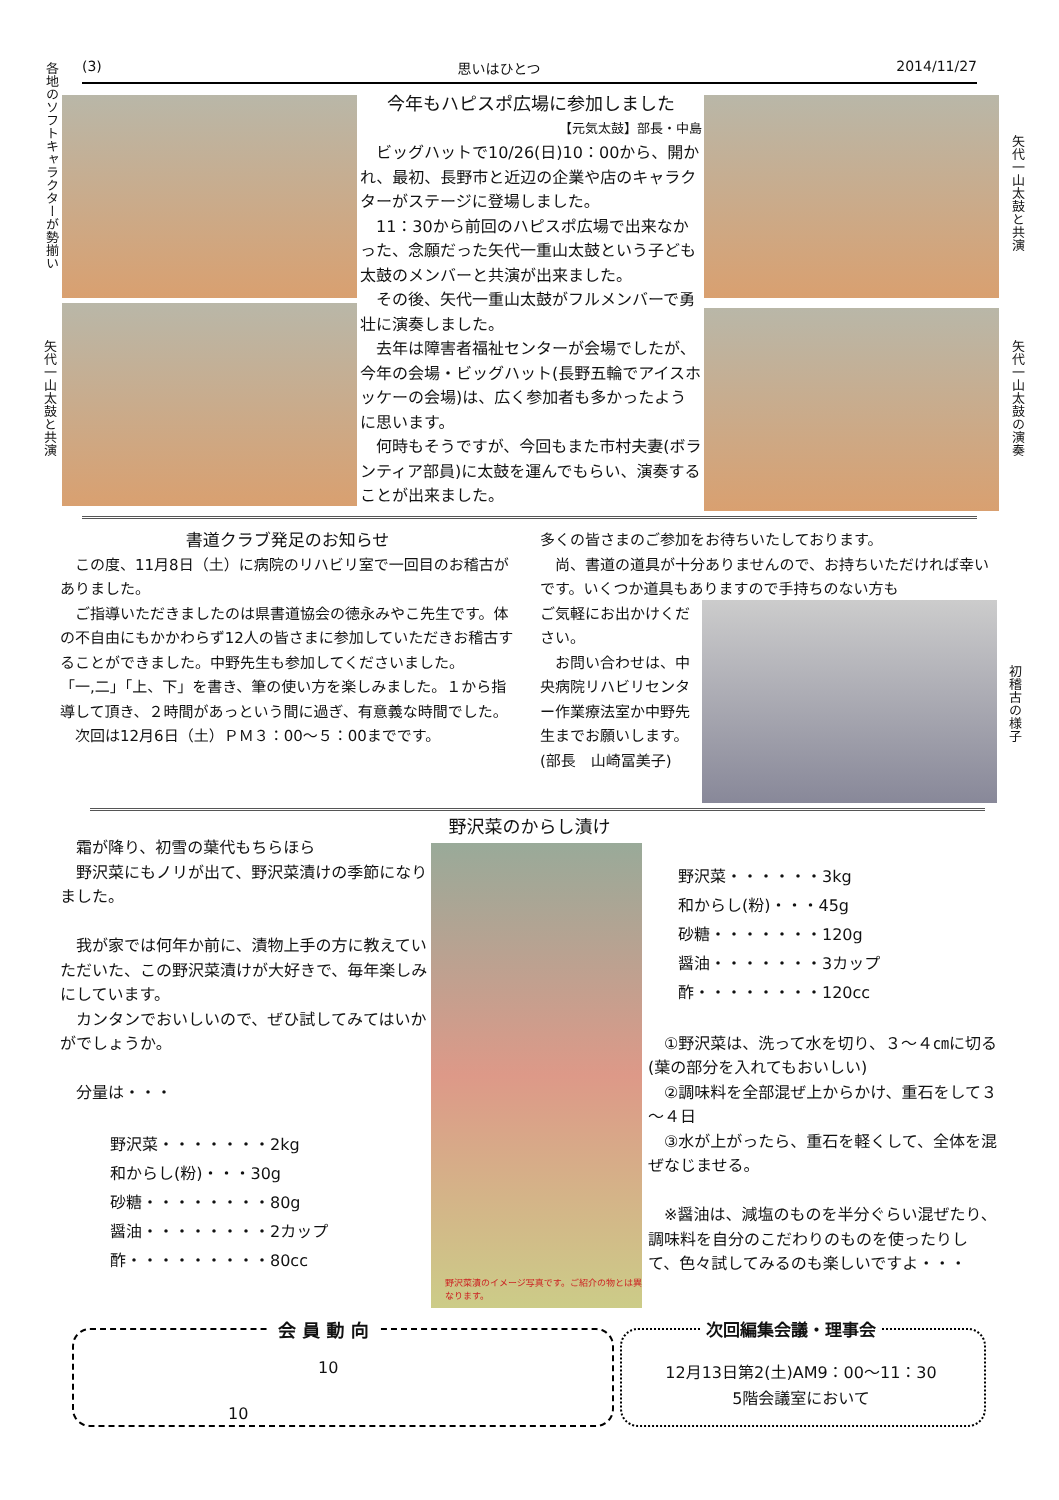(3) 思いはひとつ 2014/11/27
各地のソフトキャラクターが勢揃い
矢代一山太鼓と共演
矢代一山太鼓と共演
矢代一山太鼓の演奏
今年もハピスポ広場に参加しました
【元気太鼓】部長・中島
　ビッグハットで10/26(日)10：00から、開かれ、最初、長野市と近辺の企業や店のキャラクターがステージに登場しました。
　11：30から前回のハピスポ広場で出来なかった、念願だった矢代一重山太鼓という子ども太鼓のメンバーと共演が出来ました。
　その後、矢代一重山太鼓がフルメンバーで勇壮に演奏しました。
　去年は障害者福祉センターが会場でしたが、今年の会場・ビッグハット(長野五輪でアイスホッケーの会場)は、広く参加者も多かったように思います。
　何時もそうですが、今回もまた市村夫妻(ボランティア部員)に太鼓を運んでもらい、演奏することが出来ました。
書道クラブ発足のお知らせ
　この度、11月8日（土）に病院のリハビリ室で一回目のお稽古がありました。
　ご指導いただきましたのは県書道協会の徳永みやこ先生です。体の不自由にもかかわらず12人の皆さまに参加していただきお稽古することができました。中野先生も参加してくださいました。
「一,二」「上、下」を書き、筆の使い方を楽しみました。１から指導して頂き、２時間があっという間に過ぎ、有意義な時間でした。
　次回は12月6日（土）ＰＭ３：00～５：00までです。
多くの皆さまのご参加をお待ちいたしております。
　尚、書道の道具が十分ありませんので、お持ちいただければ幸いです。いくつか道具もありますので手持ちのない方も
ご気軽にお出かけください。
　お問い合わせは、中央病院リハビリセンター作業療法室か中野先生までお願いします。
(部長　山崎冨美子)
初稽古の様子
野沢菜のからし漬け
　霜が降り、初雪の葉代もちらほら
　野沢菜にもノリが出て、野沢菜漬けの季節になりました。
　我が家では何年か前に、漬物上手の方に教えていただいた、この野沢菜漬けが大好きで、毎年楽しみにしています。
　カンタンでおいしいので、ぜひ試してみてはいかがでしょうか。
　分量は・・・
野沢菜・・・・・・・2kg
和からし(粉)・・・30g
砂糖・・・・・・・・80g
醤油・・・・・・・・2カップ
酢・・・・・・・・・80cc
野沢菜漬のイメージ写真です。ご紹介の物とは異なります。
野沢菜・・・・・・3kg
和からし(粉)・・・45g
砂糖・・・・・・・120g
醤油・・・・・・・3カップ
酢・・・・・・・・120cc
　①野沢菜は、洗って水を切り、３～４㎝に切る(葉の部分を入れてもおいしい)
　②調味料を全部混ぜ上からかけ、重石をして３～４日
　③水が上がったら、重石を軽くして、全体を混ぜなじませる。
　※醤油は、減塩のものを半分ぐらい混ぜたり、調味料を自分のこだわりのものを使ったりして、色々試してみるのも楽しいですよ・・・
会 員 動 向
10
10
次回編集会議・理事会
12月13日第2(土)AM9：00～11：30
5階会議室において